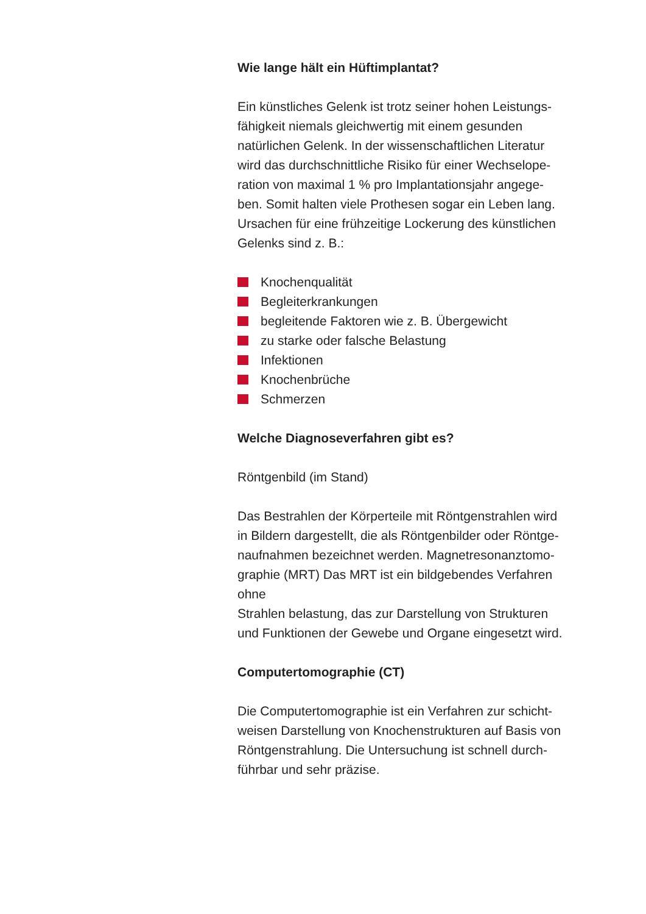Wie lange hält ein Hüftimplantat?
Ein künstliches Gelenk ist trotz seiner hohen Leistungs-
fähigkeit niemals gleichwertig mit einem gesunden
natürlichen Gelenk. In der wissenschaftlichen Literatur
wird das durchschnittliche Risiko für einer Wechselope-
ration von maximal 1 % pro Implantationsjahr angege-
ben. Somit halten viele Prothesen sogar ein Leben lang.
Ursachen für eine frühzeitige Lockerung des künstlichen
Gelenks sind z. B.:
Knochenqualität
Begleiterkrankungen
begleitende Faktoren wie z. B. Übergewicht
zu starke oder falsche Belastung
Infektionen
Knochenbrüche
Schmerzen
Welche Diagnoseverfahren gibt es?
Röntgenbild (im Stand)
Das Bestrahlen der Körperteile mit Röntgenstrahlen wird
in Bildern dargestellt, die als Röntgenbilder oder Röntge-
naufnahmen bezeichnet werden. Magnetresonanztomo-
graphie (MRT) Das MRT ist ein bildgebendes Verfahren
ohne
Strahlen belastung, das zur Darstellung von Strukturen
und Funktionen der Gewebe und Organe eingesetzt wird.
Computertomographie (CT)
Die Computertomographie ist ein Verfahren zur schicht-
weisen Darstellung von Knochenstrukturen auf Basis von
Röntgenstrahlung. Die Untersuchung ist schnell durch-
führbar und sehr präzise.